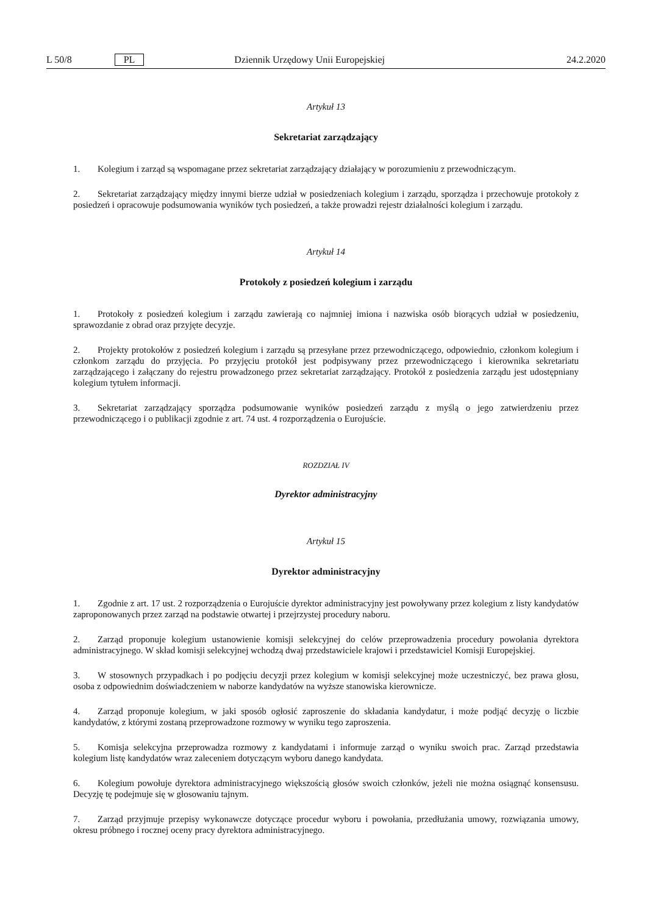L 50/8 PL Dziennik Urzędowy Unii Europejskiej 24.2.2020
Artykuł 13
Sekretariat zarządzający
1. Kolegium i zarząd są wspomagane przez sekretariat zarządzający działający w porozumieniu z przewodniczącym.
2. Sekretariat zarządzający między innymi bierze udział w posiedzeniach kolegium i zarządu, sporządza i przechowuje protokoły z posiedzeń i opracowuje podsumowania wyników tych posiedzeń, a także prowadzi rejestr działalności kolegium i zarządu.
Artykuł 14
Protokoły z posiedzeń kolegium i zarządu
1. Protokoły z posiedzeń kolegium i zarządu zawierają co najmniej imiona i nazwiska osób biorących udział w posiedzeniu, sprawozdanie z obrad oraz przyjęte decyzje.
2. Projekty protokołów z posiedzeń kolegium i zarządu są przesyłane przez przewodniczącego, odpowiednio, członkom kolegium i członkom zarządu do przyjęcia. Po przyjęciu protokół jest podpisywany przez przewodniczącego i kierownika sekretariatu zarządzającego i załączany do rejestru prowadzonego przez sekretariat zarządzający. Protokół z posiedzenia zarządu jest udostępniany kolegium tytułem informacji.
3. Sekretariat zarządzający sporządza podsumowanie wyników posiedzeń zarządu z myślą o jego zatwierdzeniu przez przewodniczącego i o publikacji zgodnie z art. 74 ust. 4 rozporządzenia o Eurojuście.
ROZDZIAŁ IV
Dyrektor administracyjny
Artykuł 15
Dyrektor administracyjny
1. Zgodnie z art. 17 ust. 2 rozporządzenia o Eurojuście dyrektor administracyjny jest powoływany przez kolegium z listy kandydatów zaproponowanych przez zarząd na podstawie otwartej i przejrzystej procedury naboru.
2. Zarząd proponuje kolegium ustanowienie komisji selekcyjnej do celów przeprowadzenia procedury powołania dyrektora administracyjnego. W skład komisji selekcyjnej wchodzą dwaj przedstawiciele krajowi i przedstawiciel Komisji Europejskiej.
3. W stosownych przypadkach i po podjęciu decyzji przez kolegium w komisji selekcyjnej może uczestniczyć, bez prawa głosu, osoba z odpowiednim doświadczeniem w naborze kandydatów na wyższe stanowiska kierownicze.
4. Zarząd proponuje kolegium, w jaki sposób ogłosić zaproszenie do składania kandydatur, i może podjąć decyzję o liczbie kandydatów, z którymi zostaną przeprowadzone rozmowy w wyniku tego zaproszenia.
5. Komisja selekcyjna przeprowadza rozmowy z kandydatami i informuje zarząd o wyniku swoich prac. Zarząd przedstawia kolegium listę kandydatów wraz zaleceniem dotyczącym wyboru danego kandydata.
6. Kolegium powołuje dyrektora administracyjnego większością głosów swoich członków, jeżeli nie można osiągnąć konsensusu. Decyzję tę podejmuje się w głosowaniu tajnym.
7. Zarząd przyjmuje przepisy wykonawcze dotyczące procedur wyboru i powołania, przedłużania umowy, rozwiązania umowy, okresu próbnego i rocznej oceny pracy dyrektora administracyjnego.